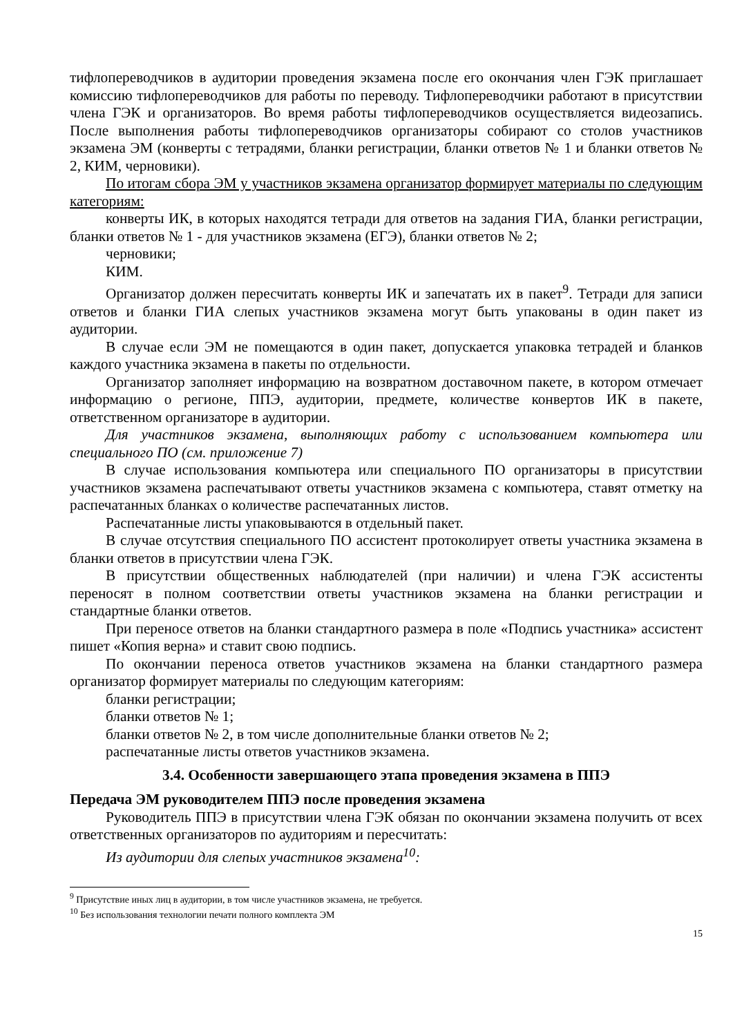тифлопереводчиков в аудитории проведения экзамена после его окончания член ГЭК приглашает комиссию тифлопереводчиков для работы по переводу. Тифлопереводчики работают в присутствии члена ГЭК и организаторов. Во время работы тифлопереводчиков осуществляется видеозапись. После выполнения работы тифлопереводчиков организаторы собирают со столов участников экзамена ЭМ (конверты с тетрадями, бланки регистрации, бланки ответов № 1 и бланки ответов № 2, КИМ, черновики).
По итогам сбора ЭМ у участников экзамена организатор формирует материалы по следующим категориям:
конверты ИК, в которых находятся тетради для ответов на задания ГИА, бланки регистрации, бланки ответов № 1 - для участников экзамена (ЕГЭ), бланки ответов № 2;
черновики;
КИМ.
Организатор должен пересчитать конверты ИК и запечатать их в пакет<sup>9</sup>. Тетради для записи ответов и бланки ГИА слепых участников экзамена могут быть упакованы в один пакет из аудитории.
В случае если ЭМ не помещаются в один пакет, допускается упаковка тетрадей и бланков каждого участника экзамена в пакеты по отдельности.
Организатор заполняет информацию на возвратном доставочном пакете, в котором отмечает информацию о регионе, ППЭ, аудитории, предмете, количестве конвертов ИК в пакете, ответственном организаторе в аудитории.
Для участников экзамена, выполняющих работу с использованием компьютера или специального ПО (см. приложение 7)
В случае использования компьютера или специального ПО организаторы в присутствии участников экзамена распечатывают ответы участников экзамена с компьютера, ставят отметку на распечатанных бланках о количестве распечатанных листов.
Распечатанные листы упаковываются в отдельный пакет.
В случае отсутствия специального ПО ассистент протоколирует ответы участника экзамена в бланки ответов в присутствии члена ГЭК.
В присутствии общественных наблюдателей (при наличии) и члена ГЭК ассистенты переносят в полном соответствии ответы участников экзамена на бланки регистрации и стандартные бланки ответов.
При переносе ответов на бланки стандартного размера в поле «Подпись участника» ассистент пишет «Копия верна» и ставит свою подпись.
По окончании переноса ответов участников экзамена на бланки стандартного размера организатор формирует материалы по следующим категориям:
бланки регистрации;
бланки ответов № 1;
бланки ответов № 2, в том числе дополнительные бланки ответов № 2;
распечатанные листы ответов участников экзамена.
3.4. Особенности завершающего этапа проведения экзамена в ППЭ
Передача ЭМ руководителем ППЭ после проведения экзамена
Руководитель ППЭ в присутствии члена ГЭК обязан по окончании экзамена получить от всех ответственных организаторов по аудиториям и пересчитать:
Из аудитории для слепых участников экзамена<sup>10</sup>:
<sup>9</sup> Присутствие иных лиц в аудитории, в том числе участников экзамена, не требуется.
<sup>10</sup> Без использования технологии печати полного комплекта ЭМ
15